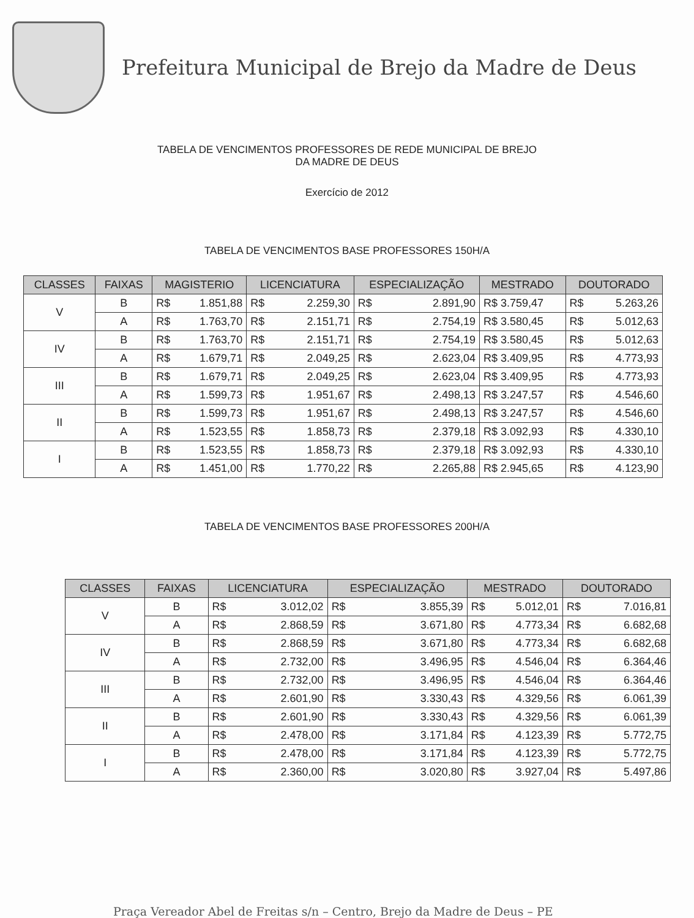Prefeitura Municipal de Brejo da Madre de Deus
TABELA DE VENCIMENTOS PROFESSORES DE REDE MUNICIPAL DE BREJO
DA MADRE DE DEUS
Exercício de 2012
TABELA DE VENCIMENTOS BASE PROFESSORES 150H/A
| CLASSES | FAIXAS | MAGISTERIO | LICENCIATURA | ESPECIALIZAÇÃO | MESTRADO | DOUTORADO |
| --- | --- | --- | --- | --- | --- | --- |
| V | B | R$ 1.851,88 | R$ 2.259,30 | R$ 2.891,90 | R$ 3.759,47 | R$ 5.263,26 |
| | A | R$ 1.763,70 | R$ 2.151,71 | R$ 2.754,19 | R$ 3.580,45 | R$ 5.012,63 |
| IV | B | R$ 1.763,70 | R$ 2.151,71 | R$ 2.754,19 | R$ 3.580,45 | R$ 5.012,63 |
| | A | R$ 1.679,71 | R$ 2.049,25 | R$ 2.623,04 | R$ 3.409,95 | R$ 4.773,93 |
| III | B | R$ 1.679,71 | R$ 2.049,25 | R$ 2.623,04 | R$ 3.409,95 | R$ 4.773,93 |
| | A | R$ 1.599,73 | R$ 1.951,67 | R$ 2.498,13 | R$ 3.247,57 | R$ 4.546,60 |
| II | B | R$ 1.599,73 | R$ 1.951,67 | R$ 2.498,13 | R$ 3.247,57 | R$ 4.546,60 |
| | A | R$ 1.523,55 | R$ 1.858,73 | R$ 2.379,18 | R$ 3.092,93 | R$ 4.330,10 |
| I | B | R$ 1.523,55 | R$ 1.858,73 | R$ 2.379,18 | R$ 3.092,93 | R$ 4.330,10 |
| | A | R$ 1.451,00 | R$ 1.770,22 | R$ 2.265,88 | R$ 2.945,65 | R$ 4.123,90 |
TABELA DE VENCIMENTOS BASE PROFESSORES 200H/A
| CLASSES | FAIXAS | LICENCIATURA | ESPECIALIZAÇÃO | MESTRADO | DOUTORADO |
| --- | --- | --- | --- | --- | --- |
| V | B | R$ 3.012,02 | R$ 3.855,39 | R$ 5.012,01 | R$ 7.016,81 |
| | A | R$ 2.868,59 | R$ 3.671,80 | R$ 4.773,34 | R$ 6.682,68 |
| IV | B | R$ 2.868,59 | R$ 3.671,80 | R$ 4.773,34 | R$ 6.682,68 |
| | A | R$ 2.732,00 | R$ 3.496,95 | R$ 4.546,04 | R$ 6.364,46 |
| III | B | R$ 2.732,00 | R$ 3.496,95 | R$ 4.546,04 | R$ 6.364,46 |
| | A | R$ 2.601,90 | R$ 3.330,43 | R$ 4.329,56 | R$ 6.061,39 |
| II | B | R$ 2.601,90 | R$ 3.330,43 | R$ 4.329,56 | R$ 6.061,39 |
| | A | R$ 2.478,00 | R$ 3.171,84 | R$ 4.123,39 | R$ 5.772,75 |
| I | B | R$ 2.478,00 | R$ 3.171,84 | R$ 4.123,39 | R$ 5.772,75 |
| | A | R$ 2.360,00 | R$ 3.020,80 | R$ 3.927,04 | R$ 5.497,86 |
Praça Vereador Abel de Freitas s/n – Centro, Brejo da Madre de Deus – PE